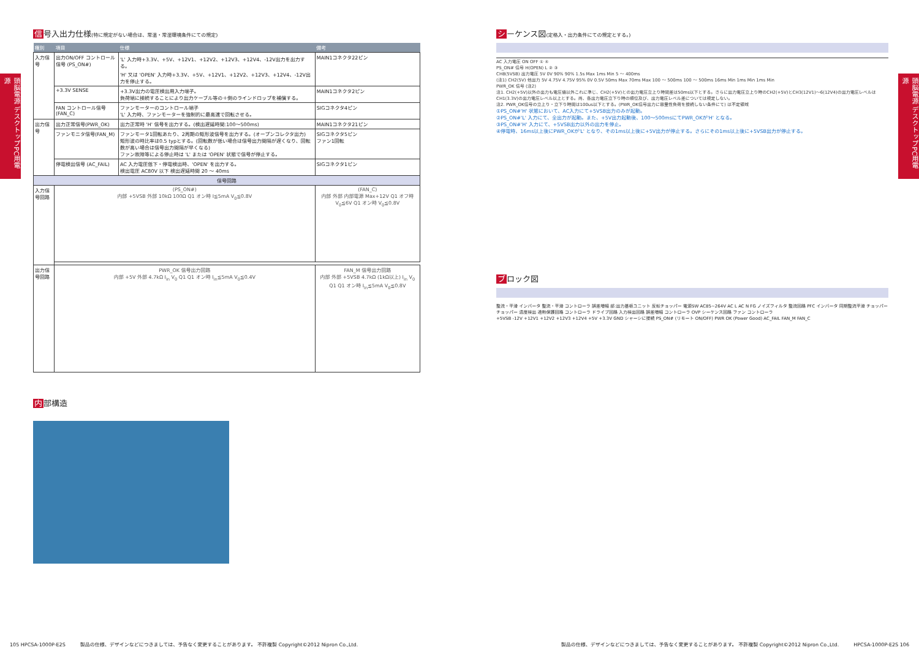頭脳電源 デスクトップPC用電源
頭脳電源 デスクトップPC用電源
信号入出力仕様(特に規定がない場合は、常温・常湿環境条件にての規定)
| 種別 | 項目 | 仕様 | 備考 |
| --- | --- | --- | --- |
| 入力信号 | 出力ON/OFF コントロール信号 (PS_ON#) | 'L' 入力時+3.3V、+5V、+12V1、+12V2、+12V3、+12V4、-12V出力を出力する。 'H' 又は 'OPEN' 入力時+3.3V、+5V、+12V1、+12V2、+12V3、+12V4、-12V出力を停止する。 | MAIN1コネクタ22ピン |
| | +3.3V SENSE | +3.3V出力の電圧検出用入力端子。 負荷端に接続することにより出力ケーブル等の＋側のラインドロップを補償する。 | MAIN1コネクタ2ピン |
| | FAN コントロール信号 (FAN_C) | ファンモーターのコントロール端子 'L' 入力時、ファンモーターを強制的に最高速で回転させる。 | SIGコネクタ4ピン |
| 出力信号 | 出力正常信号(PWR_OK) | 出力正常時 'H' 信号を出力する。(検出遅延時間:100～500ms) | MAIN1コネクタ21ピン |
| | ファンモニタ信号(FAN_M) | ファンモータ1回転あたり、2周期の矩形波信号を出力する。(オープンコレクタ出力) 矩形波の時比率は0.5 typとする。(回転数が低い場合は信号出力間隔が遅くなり、回転数が高い場合は信号出力間隔が早くなる) ファン故障等による停止時は 'L' または 'OPEN' 状態で信号が停止する。 | SIGコネクタ5ピン ファン1回転 |
| | 停電検出信号 (AC_FAIL) | AC 入力電圧低下・停電検出時、'OPEN' を出力する。 検出電圧 AC80V 以下 検出遅延時間 20 ～ 40ms | SIGコネクタ1ピン |
| 信号回路 | | | |
| 入力信号回路 | (PS_ON#) 内部 +5VSB 外部 10kΩ 100Ω Q1 オン時 I≦5mA V<sub>0</sub>≦0.8V | | (FAN_C) 内部 外部 内部電源 Max+12V Q1 オフ時 V<sub>0</sub>≦6V Q1 オン時 V<sub>0</sub>≦0.8V |
| 出力信号回路 | PWR_OK 信号出力回路 内部 +5V 外部 4.7kΩ I<sub>in</sub> V<sub>0</sub> Q1 Q1 オン時 I<sub>in</sub>≦5mA V<sub>0</sub>≦0.4V | | FAN_M 信号出力回路 内部 外部 +5VSB 4.7kΩ (1kΩ以上) I<sub>in</sub> V<sub>0</sub> Q1 Q1 オン時 I<sub>in</sub>≦5mA V<sub>0</sub>≦0.8V |
内部構造
シーケンス図(定格入・出力条件にての規定とする。)
AC 入力電圧 ON OFF ① ④
PS_ON# 信号 H(OPEN) L ② ③
CH8(5VSB) 出力電圧 5V 0V 90% 90% 1.5s Max 1ms Min 5 ～ 400ms
(注1) CH2(5V) 他出力 5V 4.75V 4.75V 95% 0V 0.5V 50ms Max 70ms Max 100 ～ 500ms 100 ～ 500ms 16ms Min 1ms Min 1ms Min
PWR_OK 信号 (注2)
注1. CH2(+5V)以外の出力も電圧値以外これに準じ、CH2(+5V)との出力電圧立上り時間差は50ms以下とする。さらに出力電圧立上り時のCH2(+5V)とCH3(12V1)～6(12V4)の出力電圧レベルはCH1(3.3V)の出力電圧レベル以上とする。尚、各出力電圧立下り時の順位及び、出力電圧レベル差については規定しない。
注2. PWR_OK信号の立上り・立下り時間は100us以下とする。(PWR_OK信号出力に容量性負荷を接続しない条件にて) は不定領域
①PS_ON#'H' 状態において、AC入力にて+5VSB出力のみが起動。
②PS_ON#'L' 入力にて、全出力が起動。また、+5V出力起動後、100～500msにてPWR_OKが'H' となる。
③PS_ON#'H' 入力にて、+5VSB出力以外の出力を停止。
④停電時、16ms以上後にPWR_OKが'L' となり、その1ms以上後に+5V出力が停止する。さらにその1ms以上後に+5VSB出力が停止する。
ブロック図
整流・平滑 インバータ 整流・平滑 コントローラ 誤差増幅 部:出力基板ユニット 反転チョッパー 電源SW AC85~264V AC L AC N FG ノイズフィルタ 整流回路 PFC インバータ 同期整流平滑 チョッパー チョッパー 温度検出 過熱保護回路 コントローラ ドライブ回路 入力検出回路 誤差増幅 コントローラ OVP シーケンス回路 ファン コントローラ
+5VSB -12V +12V1 +12V2 +12V3 +12V4 +5V +3.3V GND シャーシに接続 PS_ON# (リモート ON/OFF) PWR OK (Power Good) AC_FAIL FAN_M FAN_C
105 HPCSA-1000P-E2S　　　製品の仕様、デザインなどにつきましては、予告なく変更することがあります。 不許複製 Copyright©2012 Nipron Co.,Ltd.
製品の仕様、デザインなどにつきましては、予告なく変更することがあります。 不許複製 Copyright©2012 Nipron Co.,Ltd.　　　HPCSA-1000P-E2S 106